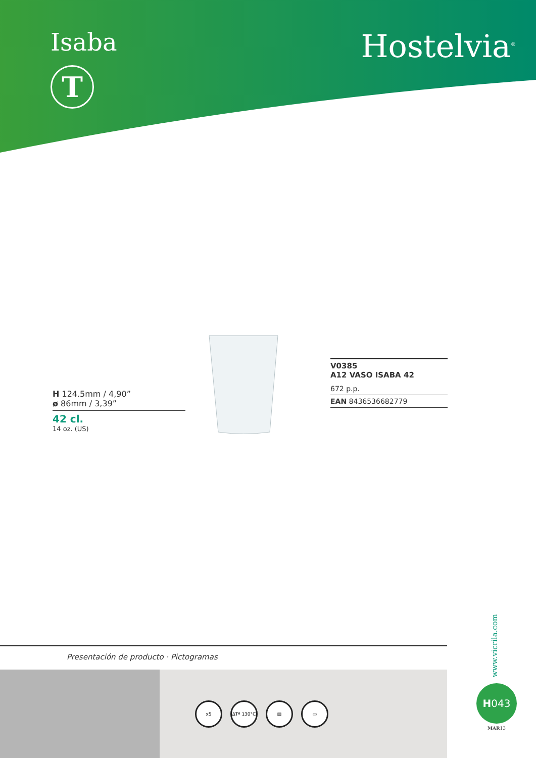Isaba
T
Hostelvia<sup>®</sup>
H 124.5mm / 4,90”
ø 86mm / 3,39”
42 cl.
14 oz. (US)
V0385
A12 VASO ISABA 42
672 p.p.
EAN 8436536682779
Presentación de producto · Pictogramas
x5
ΔTª 130°C
▤ ▭
www.vicrila.com
H043
MAR13